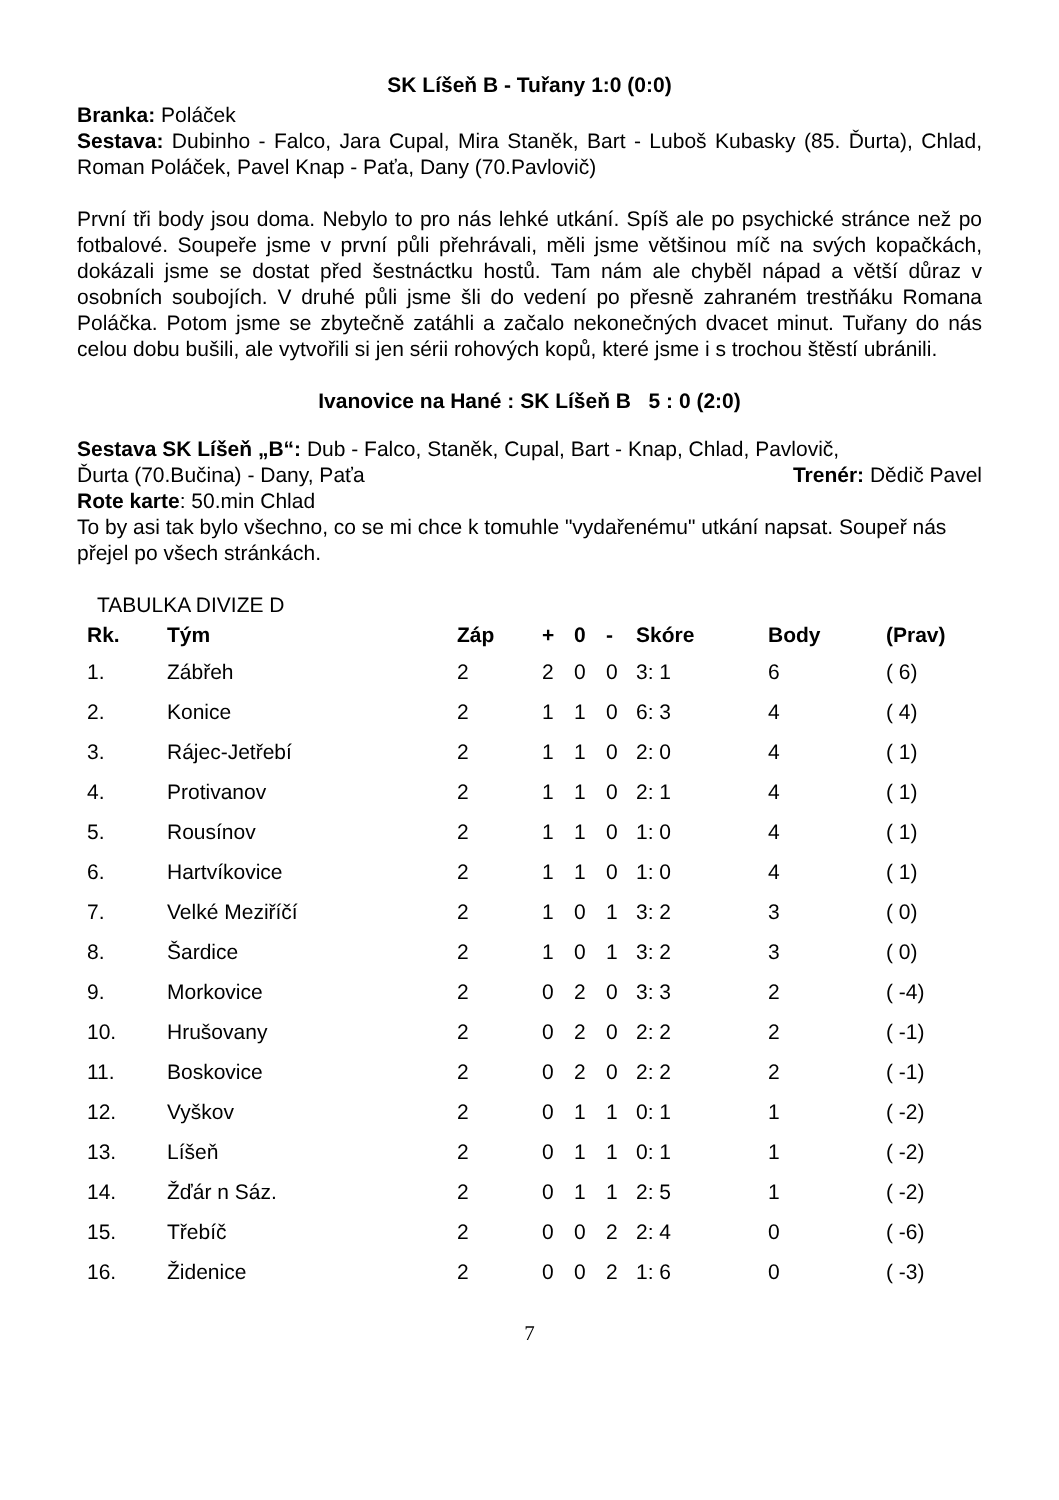SK Líšeň B - Tuřany 1:0 (0:0)
Branka: Poláček
Sestava: Dubinho - Falco, Jara Cupal, Mira Staněk, Bart - Luboš Kubasky (85. Ďurta), Chlad, Roman Poláček, Pavel Knap - Paťa, Dany (70.Pavlovič)
První tři body jsou doma. Nebylo to pro nás lehké utkání. Spíš ale po psychické stránce než po fotbalové. Soupeře jsme v první půli přehrávali, měli jsme většinou míč na svých kopačkách, dokázali jsme se dostat před šestnáctku hostů. Tam nám ale chyběl nápad a větší důraz v osobních soubojích. V druhé půli jsme šli do vedení po přesně zahraném trestňáku Romana Poláčka. Potom jsme se zbytečně zatáhli a začalo nekonečných dvacet minut. Tuřany do nás celou dobu bušili, ale vytvořili si jen sérii rohových kopů, které jsme i s trochou štěstí ubránili.
Ivanovice na Hané : SK Líšeň B 5 : 0 (2:0)
Sestava SK Líšeň „B“: Dub - Falco, Staněk, Cupal, Bart - Knap, Chlad, Pavlovič,
Ďurta (70.Bučina) - Dany, Paťa Trenér: Dědič Pavel
Rote karte: 50.min Chlad
To by asi tak bylo všechno, co se mi chce k tomuhle "vydařenému" utkání napsat. Soupeř nás přejel po všech stránkách.
TABULKA DIVIZE D
| Rk. | Tým | Záp | + | 0 | - | Skóre | Body | (Prav) |
| --- | --- | --- | --- | --- | --- | --- | --- | --- |
| 1. | Zábřeh | 2 | 2 | 0 | 0 | 3: 1 | 6 | ( 6) |
| 2. | Konice | 2 | 1 | 1 | 0 | 6: 3 | 4 | ( 4) |
| 3. | Rájec-Jetřebí | 2 | 1 | 1 | 0 | 2: 0 | 4 | ( 1) |
| 4. | Protivanov | 2 | 1 | 1 | 0 | 2: 1 | 4 | ( 1) |
| 5. | Rousínov | 2 | 1 | 1 | 0 | 1: 0 | 4 | ( 1) |
| 6. | Hartvíkovice | 2 | 1 | 1 | 0 | 1: 0 | 4 | ( 1) |
| 7. | Velké Meziříčí | 2 | 1 | 0 | 1 | 3: 2 | 3 | ( 0) |
| 8. | Šardice | 2 | 1 | 0 | 1 | 3: 2 | 3 | ( 0) |
| 9. | Morkovice | 2 | 0 | 2 | 0 | 3: 3 | 2 | ( -4) |
| 10. | Hrušovany | 2 | 0 | 2 | 0 | 2: 2 | 2 | ( -1) |
| 11. | Boskovice | 2 | 0 | 2 | 0 | 2: 2 | 2 | ( -1) |
| 12. | Vyškov | 2 | 0 | 1 | 1 | 0: 1 | 1 | ( -2) |
| 13. | Líšeň | 2 | 0 | 1 | 1 | 0: 1 | 1 | ( -2) |
| 14. | Žďár n Sáz. | 2 | 0 | 1 | 1 | 2: 5 | 1 | ( -2) |
| 15. | Třebíč | 2 | 0 | 0 | 2 | 2: 4 | 0 | ( -6) |
| 16. | Židenice | 2 | 0 | 0 | 2 | 1: 6 | 0 | ( -3) |
7